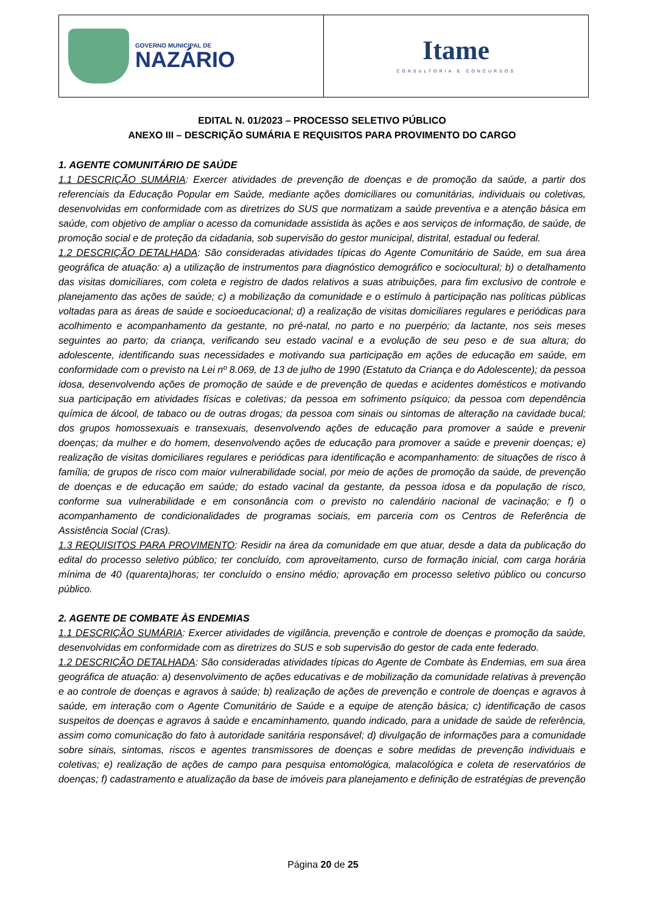| GOVERNO MUNICIPAL DE NAZÁRIO | Itame CONSULTORIA E CONCURSOS |
EDITAL N. 01/2023 – PROCESSO SELETIVO PÚBLICO
ANEXO III – DESCRIÇÃO SUMÁRIA E REQUISITOS PARA PROVIMENTO DO CARGO
1. AGENTE COMUNITÁRIO DE SAÚDE
1.1 DESCRIÇÃO SUMÁRIA: Exercer atividades de prevenção de doenças e de promoção da saúde, a partir dos referenciais da Educação Popular em Saúde, mediante ações domiciliares ou comunitárias, individuais ou coletivas, desenvolvidas em conformidade com as diretrizes do SUS que normatizam a saúde preventiva e a atenção básica em saúde, com objetivo de ampliar o acesso da comunidade assistida às ações e aos serviços de informação, de saúde, de promoção social e de proteção da cidadania, sob supervisão do gestor municipal, distrital, estadual ou federal.
1.2 DESCRIÇÃO DETALHADA: São consideradas atividades típicas do Agente Comunitário de Saúde, em sua área geográfica de atuação: a) a utilização de instrumentos para diagnóstico demográfico e sociocultural; b) o detalhamento das visitas domiciliares, com coleta e registro de dados relativos a suas atribuições, para fim exclusivo de controle e planejamento das ações de saúde; c) a mobilização da comunidade e o estímulo à participação nas políticas públicas voltadas para as áreas de saúde e socioeducacional; d) a realização de visitas domiciliares regulares e periódicas para acolhimento e acompanhamento da gestante, no pré-natal, no parto e no puerpério; da lactante, nos seis meses seguintes ao parto; da criança, verificando seu estado vacinal e a evolução de seu peso e de sua altura; do adolescente, identificando suas necessidades e motivando sua participação em ações de educação em saúde, em conformidade com o previsto na Lei nº 8.069, de 13 de julho de 1990 (Estatuto da Criança e do Adolescente); da pessoa idosa, desenvolvendo ações de promoção de saúde e de prevenção de quedas e acidentes domésticos e motivando sua participação em atividades físicas e coletivas; da pessoa em sofrimento psíquico; da pessoa com dependência química de álcool, de tabaco ou de outras drogas; da pessoa com sinais ou sintomas de alteração na cavidade bucal; dos grupos homossexuais e transexuais, desenvolvendo ações de educação para promover a saúde e prevenir doenças; da mulher e do homem, desenvolvendo ações de educação para promover a saúde e prevenir doenças; e) realização de visitas domiciliares regulares e periódicas para identificação e acompanhamento: de situações de risco à família; de grupos de risco com maior vulnerabilidade social, por meio de ações de promoção da saúde, de prevenção de doenças e de educação em saúde; do estado vacinal da gestante, da pessoa idosa e da população de risco, conforme sua vulnerabilidade e em consonância com o previsto no calendário nacional de vacinação; e f) o acompanhamento de condicionalidades de programas sociais, em parceria com os Centros de Referência de Assistência Social (Cras).
1.3 REQUISITOS PARA PROVIMENTO: Residir na área da comunidade em que atuar, desde a data da publicação do edital do processo seletivo público; ter concluído, com aproveitamento, curso de formação inicial, com carga horária mínima de 40 (quarenta)horas; ter concluído o ensino médio; aprovação em processo seletivo público ou concurso público.
2. AGENTE DE COMBATE ÀS ENDEMIAS
1.1 DESCRIÇÃO SUMÁRIA: Exercer atividades de vigilância, prevenção e controle de doenças e promoção da saúde, desenvolvidas em conformidade com as diretrizes do SUS e sob supervisão do gestor de cada ente federado.
1.2 DESCRIÇÃO DETALHADA: São consideradas atividades típicas do Agente de Combate às Endemias, em sua área geográfica de atuação: a) desenvolvimento de ações educativas e de mobilização da comunidade relativas à prevenção e ao controle de doenças e agravos à saúde; b) realização de ações de prevenção e controle de doenças e agravos à saúde, em interação com o Agente Comunitário de Saúde e a equipe de atenção básica; c) identificação de casos suspeitos de doenças e agravos à saúde e encaminhamento, quando indicado, para a unidade de saúde de referência, assim como comunicação do fato à autoridade sanitária responsável; d) divulgação de informações para a comunidade sobre sinais, sintomas, riscos e agentes transmissores de doenças e sobre medidas de prevenção individuais e coletivas; e) realização de ações de campo para pesquisa entomológica, malacológica e coleta de reservatórios de doenças; f) cadastramento e atualização da base de imóveis para planejamento e definição de estratégias de prevenção
Página 20 de 25